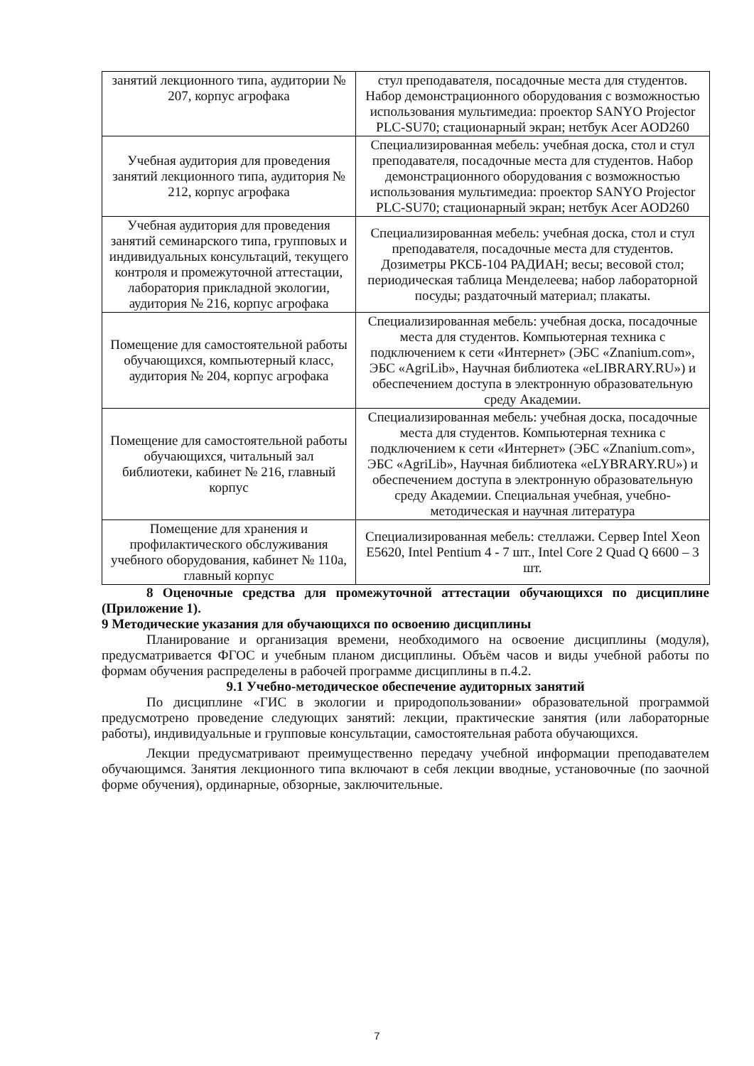| занятий лекционного типа, аудитории № 207, корпус агрофака | стул преподавателя, посадочные места для студентов. Набор демонстрационного оборудования с возможностью использования мультимедиа: проектор SANYO Projector PLC-SU70; стационарный экран; нетбук Acer AOD260 |
| Учебная аудитория для проведения занятий лекционного типа, аудитория № 212, корпус агрофака | Специализированная мебель: учебная доска, стол и стул преподавателя, посадочные места для студентов. Набор демонстрационного оборудования с возможностью использования мультимедиа: проектор SANYO Projector PLC-SU70; стационарный экран; нетбук Acer AOD260 |
| Учебная аудитория для проведения занятий семинарского типа, групповых и индивидуальных консультаций, текущего контроля и промежуточной аттестации, лаборатория прикладной экологии, аудитория № 216, корпус агрофака | Специализированная мебель: учебная доска, стол и стул преподавателя, посадочные места для студентов. Дозиметры РКСБ-104 РАДИАН; весы; весовой стол; периодическая таблица Менделеева; набор лабораторной посуды; раздаточный материал; плакаты. |
| Помещение для самостоятельной работы обучающихся, компьютерный класс, аудитория № 204, корпус агрофака | Специализированная мебель: учебная доска, посадочные места для студентов. Компьютерная техника с подключением к сети «Интернет» (ЭБС «Znanium.com», ЭБС «AgriLib», Научная библиотека «eLIBRARY.RU») и обеспечением доступа в электронную образовательную среду Академии. |
| Помещение для самостоятельной работы обучающихся, читальный зал библиотеки, кабинет № 216, главный корпус | Специализированная мебель: учебная доска, посадочные места для студентов. Компьютерная техника с подключением к сети «Интернет» (ЭБС «Znanium.com», ЭБС «AgriLib», Научная библиотека «eLYBRARY.RU») и обеспечением доступа в электронную образовательную среду Академии. Специальная учебная, учебно-методическая и научная литература |
| Помещение для хранения и профилактического обслуживания учебного оборудования, кабинет № 110а, главный корпус | Специализированная мебель: стеллажи. Сервер Intel Xeon E5620, Intel Pentium 4 - 7 шт., Intel Core 2 Quad Q 6600 – 3 шт. |
8 Оценочные средства для промежуточной аттестации обучающихся по дисциплине (Приложение 1).
9 Методические указания для обучающихся по освоению дисциплины
Планирование и организация времени, необходимого на освоение дисциплины (модуля), предусматривается ФГОС и учебным планом дисциплины. Объём часов и виды учебной работы по формам обучения распределены в рабочей программе дисциплины в п.4.2.
9.1 Учебно-методическое обеспечение аудиторных занятий
По дисциплине «ГИС в экологии и природопользовании» образовательной программой предусмотрено проведение следующих занятий: лекции, практические занятия (или лабораторные работы), индивидуальные и групповые консультации, самостоятельная работа обучающихся.
Лекции предусматривают преимущественно передачу учебной информации преподавателем обучающимся. Занятия лекционного типа включают в себя лекции вводные, установочные (по заочной форме обучения), ординарные, обзорные, заключительные.
7